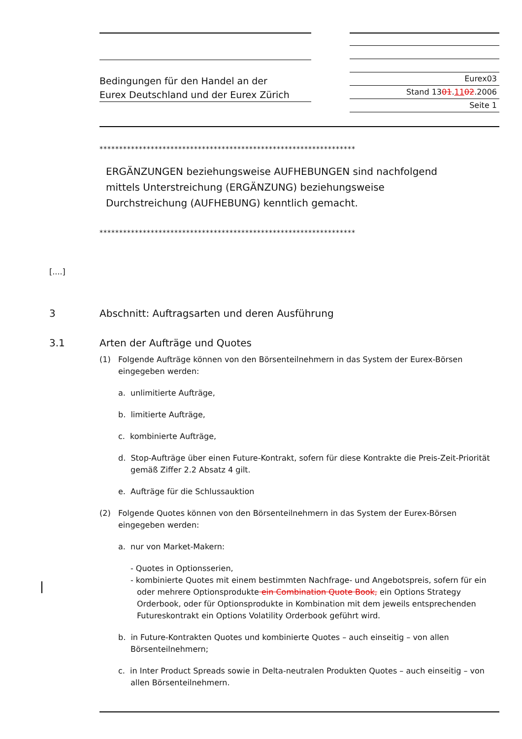Bedingungen für den Handel an der
Eurex Deutschland und der Eurex Zürich
Eurex03
Stand 1301.1102.2006
Seite 1
*****************************************************************
ERGÄNZUNGEN beziehungsweise AUFHEBUNGEN sind nachfolgend
mittels Unterstreichung (ERGÄNZUNG) beziehungsweise
Durchstreichung (AUFHEBUNG) kenntlich gemacht.
*****************************************************************
[....]
3 Abschnitt: Auftragsarten und deren Ausführung
3.1 Arten der Aufträge und Quotes
(1) Folgende Aufträge können von den Börsenteilnehmern in das System der Eurex-Börsen eingegeben werden:
a. unlimitierte Aufträge,
b. limitierte Aufträge,
c. kombinierte Aufträge,
d. Stop-Aufträge über einen Future-Kontrakt, sofern für diese Kontrakte die Preis-Zeit-Priorität gemäß Ziffer 2.2 Absatz 4 gilt.
e. Aufträge für die Schlussauktion
(2) Folgende Quotes können von den Börsenteilnehmern in das System der Eurex-Börsen eingegeben werden:
a. nur von Market-Makern:
- Quotes in Optionsserien,
- kombinierte Quotes mit einem bestimmten Nachfrage- und Angebotspreis, sofern für ein oder mehrere Optionsprodukte ein Combination Quote Book, ein Options Strategy Orderbook, oder für Optionsprodukte in Kombination mit dem jeweils entsprechenden Futureskontrakt ein Options Volatility Orderbook geführt wird.
b. in Future-Kontrakten Quotes und kombinierte Quotes – auch einseitig – von allen Börsenteilnehmern;
c. in Inter Product Spreads sowie in Delta-neutralen Produkten Quotes – auch einseitig – von allen Börsenteilnehmern.